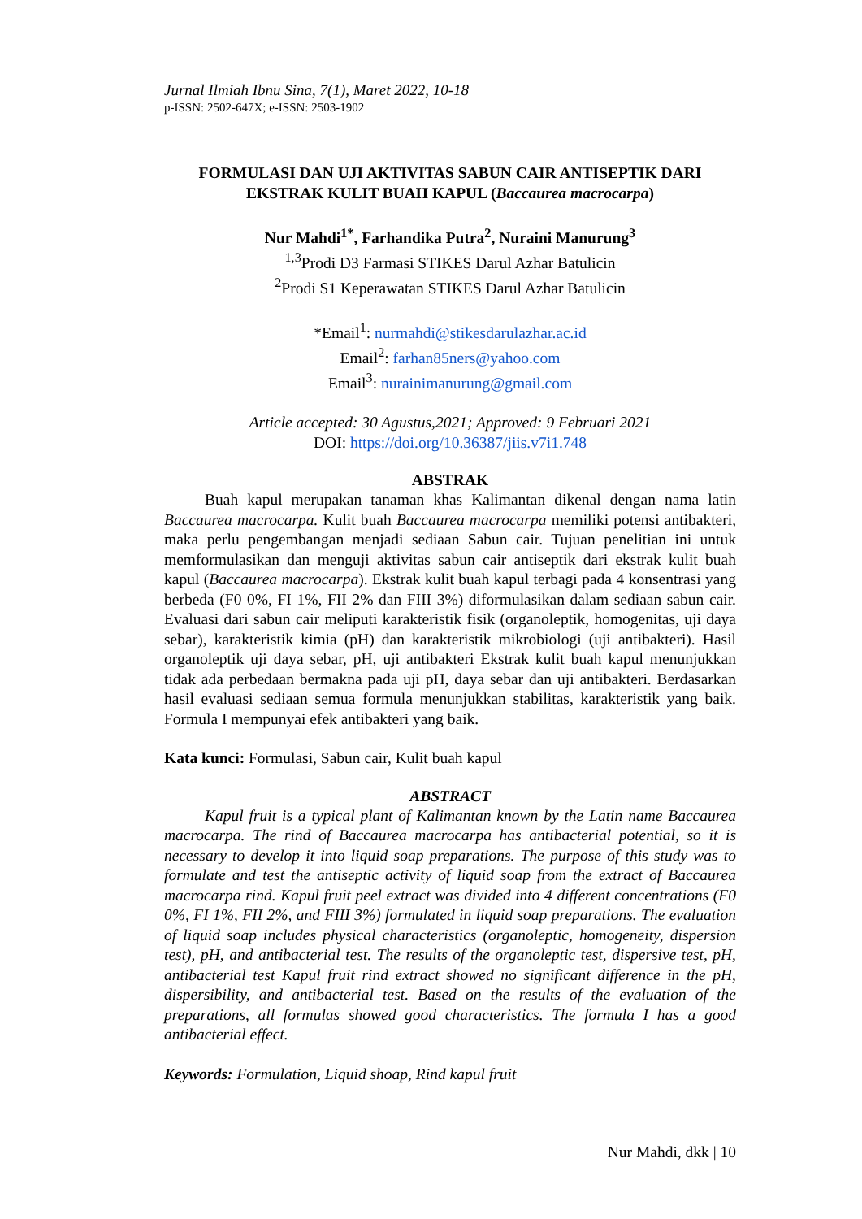Jurnal Ilmiah Ibnu Sina, 7(1), Maret 2022, 10-18
p-ISSN: 2502-647X; e-ISSN: 2503-1902
FORMULASI DAN UJI AKTIVITAS SABUN CAIR ANTISEPTIK DARI EKSTRAK KULIT BUAH KAPUL (Baccaurea macrocarpa)
Nur Mahdi<sup>1*</sup>, Farhandika Putra<sup>2</sup>, Nuraini Manurung<sup>3</sup>
<sup>1,3</sup>Prodi D3 Farmasi STIKES Darul Azhar Batulicin
<sup>2</sup> Prodi S1 Keperawatan STIKES Darul Azhar Batulicin
*Email<sup>1</sup>: nurmahdi@stikesdarulazhar.ac.id
Email<sup>2</sup>: farhan85ners@yahoo.com
Email<sup>3</sup>: nurainimanurung@gmail.com
Article accepted: 30 Agustus,2021; Approved: 9 Februari 2021
DOI: https://doi.org/10.36387/jiis.v7i1.748
ABSTRAK
Buah kapul merupakan tanaman khas Kalimantan dikenal dengan nama latin Baccaurea macrocarpa. Kulit buah Baccaurea macrocarpa memiliki potensi antibakteri, maka perlu pengembangan menjadi sediaan Sabun cair. Tujuan penelitian ini untuk memformulasikan dan menguji aktivitas sabun cair antiseptik dari ekstrak kulit buah kapul (Baccaurea macrocarpa). Ekstrak kulit buah kapul terbagi pada 4 konsentrasi yang berbeda (F0 0%, FI 1%, FII 2% dan FIII 3%) diformulasikan dalam sediaan sabun cair. Evaluasi dari sabun cair meliputi karakteristik fisik (organoleptik, homogenitas, uji daya sebar), karakteristik kimia (pH) dan karakteristik mikrobiologi (uji antibakteri). Hasil organoleptik uji daya sebar, pH, uji antibakteri Ekstrak kulit buah kapul menunjukkan tidak ada perbedaan bermakna pada uji pH, daya sebar dan uji antibakteri. Berdasarkan hasil evaluasi sediaan semua formula menunjukkan stabilitas, karakteristik yang baik. Formula I mempunyai efek antibakteri yang baik.
Kata kunci: Formulasi, Sabun cair, Kulit buah kapul
ABSTRACT
Kapul fruit is a typical plant of Kalimantan known by the Latin name Baccaurea macrocarpa. The rind of Baccaurea macrocarpa has antibacterial potential, so it is necessary to develop it into liquid soap preparations. The purpose of this study was to formulate and test the antiseptic activity of liquid soap from the extract of Baccaurea macrocarpa rind. Kapul fruit peel extract was divided into 4 different concentrations (F0 0%, FI 1%, FII 2%, and FIII 3%) formulated in liquid soap preparations. The evaluation of liquid soap includes physical characteristics (organoleptic, homogeneity, dispersion test), pH, and antibacterial test. The results of the organoleptic test, dispersive test, pH, antibacterial test Kapul fruit rind extract showed no significant difference in the pH, dispersibility, and antibacterial test. Based on the results of the evaluation of the preparations, all formulas showed good characteristics. The formula I has a good antibacterial effect.
Keywords: Formulation, Liquid shoap, Rind kapul fruit
Nur Mahdi, dkk | 10